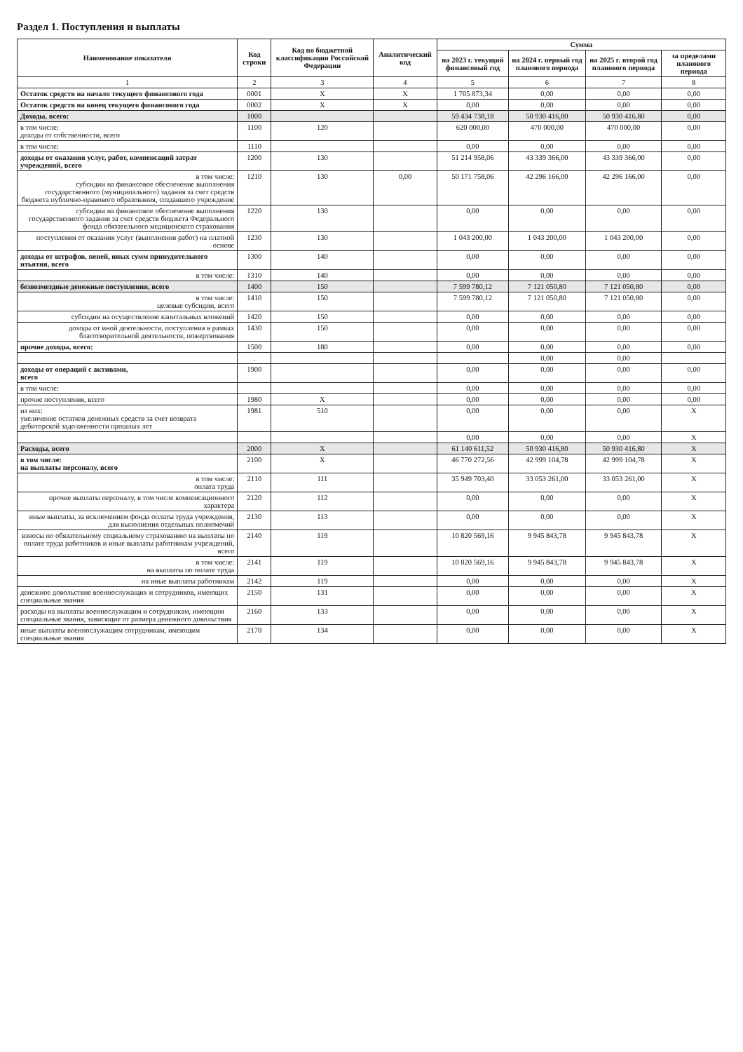Раздел 1. Поступления и выплаты
| Наименование показателя | Код строки | Код по бюджетной классификации Российской Федерации | Аналитический код | Сумма | | | |
| --- | --- | --- | --- | --- | --- | --- | --- |
| | | | | на 2023 г. текущий финансовый год | на 2024 г. первый год планового периода | на 2025 г. второй год планового периода | за пределами планового периода |
| 1 | 2 | 3 | 4 | 5 | 6 | 7 | 8 |
| Остаток средств на начало текущего финансового года | 0001 | X | X | 1 705 873,34 | 0,00 | 0,00 | 0,00 |
| Остаток средств на конец текущего финансового года | 0002 | X | X | 0,00 | 0,00 | 0,00 | 0,00 |
| Доходы, всего: | 1000 | | | 59 434 738,18 | 50 930 416,80 | 50 930 416,80 | 0,00 |
| в том числе: доходы от собственности, всего | 1100 | 120 | | 620 000,00 | 470 000,00 | 470 000,00 | 0,00 |
| в том числе: | 1110 | | | 0,00 | 0,00 | 0,00 | 0,00 |
| доходы от оказания услуг, работ, компенсаций затрат учреждений, всего | 1200 | 130 | | 51 214 958,06 | 43 339 366,00 | 43 339 366,00 | 0,00 |
| в том числе: субсидии на финансовое обеспечение выполнения государственного (муниципального) задания за счет средств бюджета публично-правового образования, создавшего учреждение | 1210 | 130 | 0,00 | 50 171 758,06 | 42 296 166,00 | 42 296 166,00 | 0,00 |
| субсидии на финансовое обеспечение выполнения государственного задания за счет средств бюджета Федерального фонда обязательного медицинского страхования | 1220 | 130 | | 0,00 | 0,00 | 0,00 | 0,00 |
| поступления от оказания услуг (выполнения работ) на платной основе | 1230 | 130 | | 1 043 200,00 | 1 043 200,00 | 1 043 200,00 | 0,00 |
| доходы от штрафов, пеней, иных сумм принудительного изъятия, всего | 1300 | 140 | | 0,00 | 0,00 | 0,00 | 0,00 |
| в том числе: | 1310 | 140 | | 0,00 | 0,00 | 0,00 | 0,00 |
| безвозмездные денежные поступления, всего | 1400 | 150 | | 7 599 780,12 | 7 121 050,80 | 7 121 050,80 | 0,00 |
| в том числе: целевые субсидии, всего | 1410 | 150 | | 7 599 780,12 | 7 121 050,80 | 7 121 050,80 | 0,00 |
| субсидии на осуществление капитальных вложений | 1420 | 150 | | 0,00 | 0,00 | 0,00 | 0,00 |
| доходы от иной деятельности, поступления в рамках благотворительной деятельности, пожертвования | 1430 | 150 | | 0,00 | 0,00 | 0,00 | 0,00 |
| прочие доходы, всего: | 1500 | 180 | | 0,00 | 0,00 | 0,00 | 0,00 |
| | . | | | | 0,00 | 0,00 | |
| доходы от операций с активами, всего | 1900 | | | 0,00 | 0,00 | 0,00 | 0,00 |
| в том числе: | | | | 0,00 | 0,00 | 0,00 | 0,00 |
| прочие поступления, всего | 1980 | X | | 0,00 | 0,00 | 0,00 | 0,00 |
| из них: увеличение остатков денежных средств за счет возврата дебиторской задолженности прошлых лет | 1981 | 510 | | 0,00 | 0,00 | 0,00 | X |
| | | | | 0,00 | 0,00 | 0,00 | X |
| Расходы, всего | 2000 | X | | 61 140 611,52 | 50 930 416,80 | 50 930 416,80 | X |
| в том числе: на выплаты персоналу, всего | 2100 | X | | 46 770 272,56 | 42 999 104,78 | 42 999 104,78 | X |
| в том числе: оплата труда | 2110 | 111 | | 35 949 703,40 | 33 053 261,00 | 33 053 261,00 | X |
| прочие выплаты персоналу, в том числе компенсационного характера | 2120 | 112 | | 0,00 | 0,00 | 0,00 | X |
| иные выплаты, за исключением фонда оплаты труда учреждения, для выполнения отдельных полномочий | 2130 | 113 | | 0,00 | 0,00 | 0,00 | X |
| взносы по обязательному социальному страхованию на выплаты по оплате труда работников и иные выплаты работникам учреждений, всего | 2140 | 119 | | 10 820 569,16 | 9 945 843,78 | 9 945 843,78 | X |
| в том числе: на выплаты по оплате труда | 2141 | 119 | | 10 820 569,16 | 9 945 843,78 | 9 945 843,78 | X |
| на иные выплаты работникам | 2142 | 119 | | 0,00 | 0,00 | 0,00 | X |
| денежное довольствие военнослужащих и сотрудников, имеющих специальные звания | 2150 | 131 | | 0,00 | 0,00 | 0,00 | X |
| расходы на выплаты военнослужащим и сотрудникам, имеющим специальные звания, зависящие от размера денежного довольствия | 2160 | 133 | | 0,00 | 0,00 | 0,00 | X |
| иные выплаты военнослужащим сотрудникам, имеющим специальные звания | 2170 | 134 | | 0,00 | 0,00 | 0,00 | X |